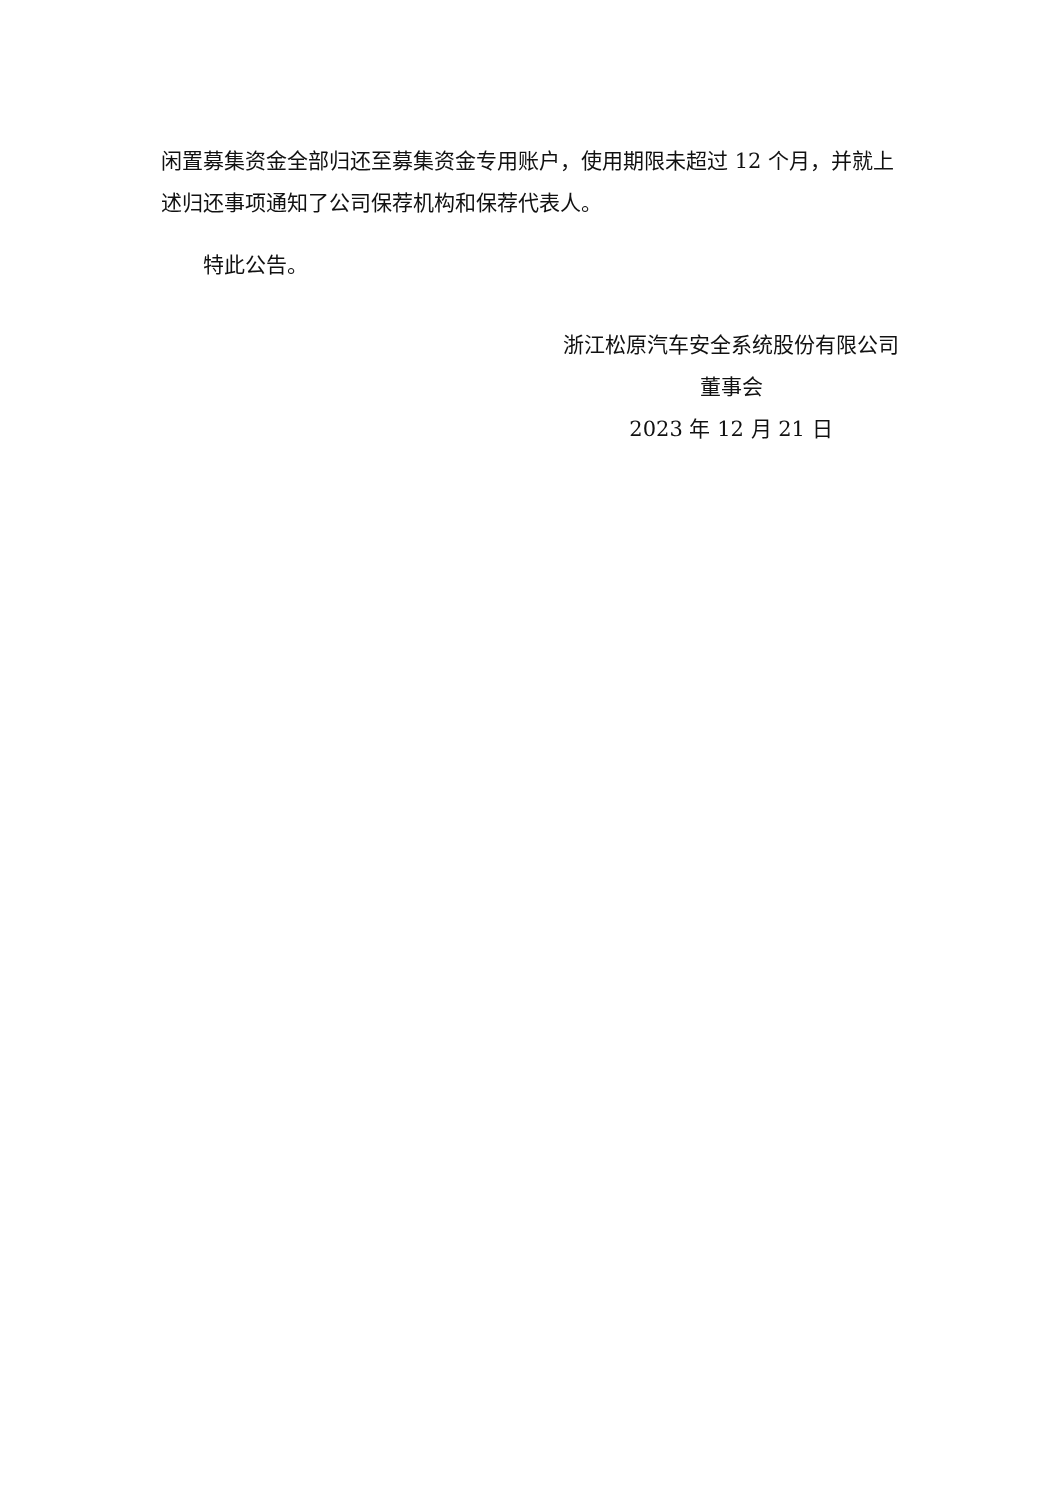闲置募集资金全部归还至募集资金专用账户，使用期限未超过 12 个月，并就上述归还事项通知了公司保荐机构和保荐代表人。
特此公告。
浙江松原汽车安全系统股份有限公司
董事会
2023 年 12 月 21 日